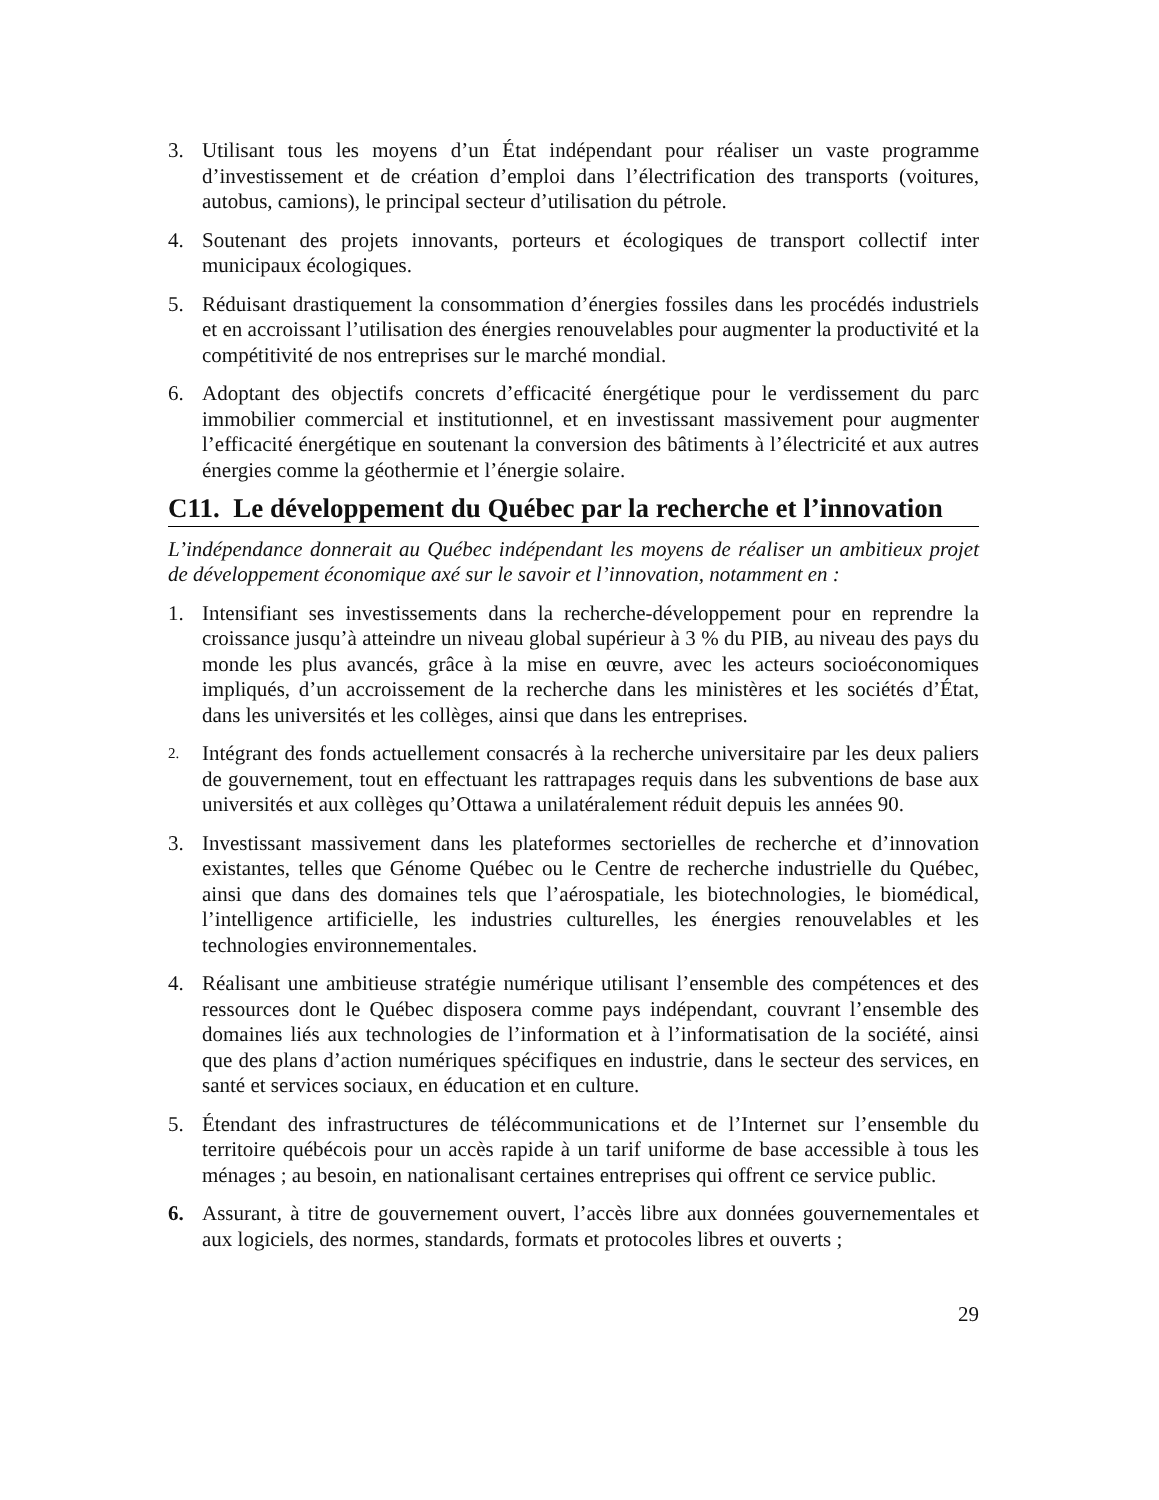3. Utilisant tous les moyens d’un État indépendant pour réaliser un vaste programme d’investissement et de création d’emploi dans l’électrification des transports (voitures, autobus, camions), le principal secteur d’utilisation du pétrole.
4. Soutenant des projets innovants, porteurs et écologiques de transport collectif inter municipaux écologiques.
5. Réduisant drastiquement la consommation d’énergies fossiles dans les procédés industriels et en accroissant l’utilisation des énergies renouvelables pour augmenter la productivité et la compétitivité de nos entreprises sur le marché mondial.
6. Adoptant des objectifs concrets d’efficacité énergétique pour le verdissement du parc immobilier commercial et institutionnel, et en investissant massivement pour augmenter l’efficacité énergétique en soutenant la conversion des bâtiments à l’électricité et aux autres énergies comme la géothermie et l’énergie solaire.
C11. Le développement du Québec par la recherche et l’innovation
L’indépendance donnerait au Québec indépendant les moyens de réaliser un ambitieux projet de développement économique axé sur le savoir et l’innovation, notamment en :
1. Intensifiant ses investissements dans la recherche-développement pour en reprendre la croissance jusqu’à atteindre un niveau global supérieur à 3 % du PIB, au niveau des pays du monde les plus avancés, grâce à la mise en œuvre, avec les acteurs socioéconomiques impliqués, d’un accroissement de la recherche dans les ministères et les sociétés d’État, dans les universités et les collèges, ainsi que dans les entreprises.
2. Intégrant des fonds actuellement consacrés à la recherche universitaire par les deux paliers de gouvernement, tout en effectuant les rattrapages requis dans les subventions de base aux universités et aux collèges qu’Ottawa a unilatéralement réduit depuis les années 90.
3. Investissant massivement dans les plateformes sectorielles de recherche et d’innovation existantes, telles que Génome Québec ou le Centre de recherche industrielle du Québec, ainsi que dans des domaines tels que l’aérospatiale, les biotechnologies, le biomédical, l’intelligence artificielle, les industries culturelles, les énergies renouvelables et les technologies environnementales.
4. Réalisant une ambitieuse stratégie numérique utilisant l’ensemble des compétences et des ressources dont le Québec disposera comme pays indépendant, couvrant l’ensemble des domaines liés aux technologies de l’information et à l’informatisation de la société, ainsi que des plans d’action numériques spécifiques en industrie, dans le secteur des services, en santé et services sociaux, en éducation et en culture.
5. Étendant des infrastructures de télécommunications et de l’Internet sur l’ensemble du territoire québécois pour un accès rapide à un tarif uniforme de base accessible à tous les ménages ; au besoin, en nationalisant certaines entreprises qui offrent ce service public.
6. Assurant, à titre de gouvernement ouvert, l’accès libre aux données gouvernementales et aux logiciels, des normes, standards, formats et protocoles libres et ouverts ;
29